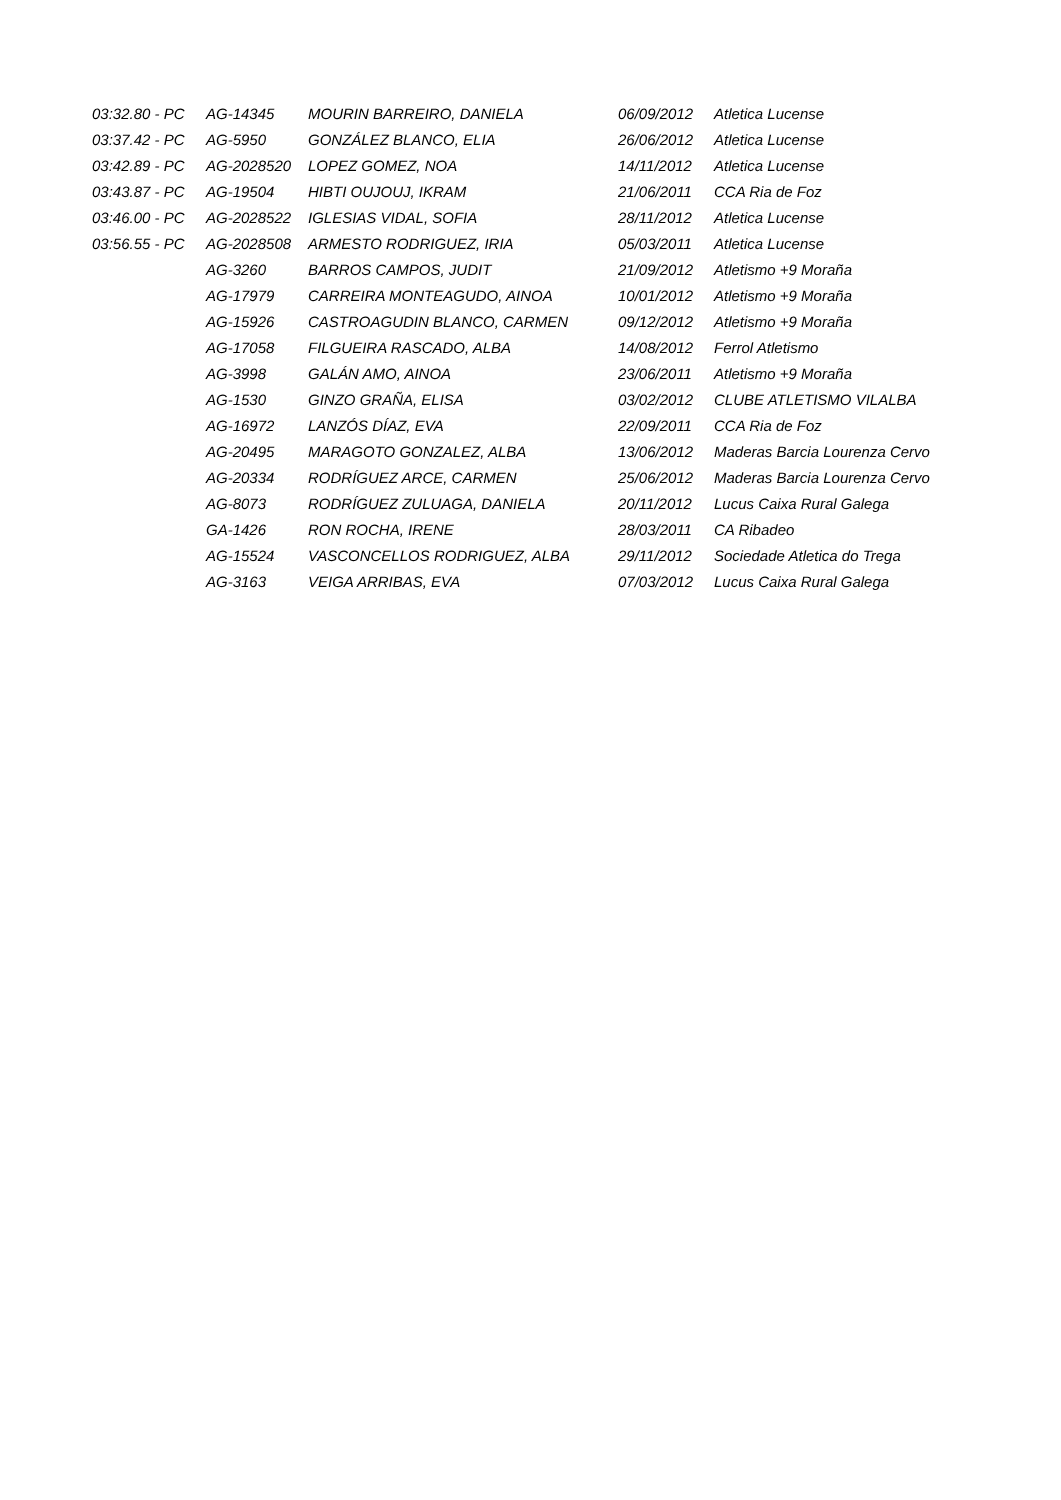| 03:32.80 - PC | AG-14345 | MOURIN BARREIRO, DANIELA | 06/09/2012 | Atletica Lucense |
| 03:37.42 - PC | AG-5950 | GONZÁLEZ BLANCO, ELIA | 26/06/2012 | Atletica Lucense |
| 03:42.89 - PC | AG-2028520 | LOPEZ GOMEZ, NOA | 14/11/2012 | Atletica Lucense |
| 03:43.87 - PC | AG-19504 | HIBTI OUJOUJ, IKRAM | 21/06/2011 | CCA Ria de Foz |
| 03:46.00 - PC | AG-2028522 | IGLESIAS VIDAL, SOFIA | 28/11/2012 | Atletica Lucense |
| 03:56.55 - PC | AG-2028508 | ARMESTO RODRIGUEZ, IRIA | 05/03/2011 | Atletica Lucense |
| | AG-3260 | BARROS CAMPOS, JUDIT | 21/09/2012 | Atletismo +9 Moraña |
| | AG-17979 | CARREIRA MONTEAGUDO, AINOA | 10/01/2012 | Atletismo +9 Moraña |
| | AG-15926 | CASTROAGUDIN BLANCO, CARMEN | 09/12/2012 | Atletismo +9 Moraña |
| | AG-17058 | FILGUEIRA RASCADO, ALBA | 14/08/2012 | Ferrol Atletismo |
| | AG-3998 | GALÁN AMO, AINOA | 23/06/2011 | Atletismo +9 Moraña |
| | AG-1530 | GINZO GRAÑA, ELISA | 03/02/2012 | CLUBE ATLETISMO VILALBA |
| | AG-16972 | LANZÓS DÍAZ, EVA | 22/09/2011 | CCA Ria de Foz |
| | AG-20495 | MARAGOTO GONZALEZ, ALBA | 13/06/2012 | Maderas Barcia Lourenza Cervo |
| | AG-20334 | RODRÍGUEZ ARCE, CARMEN | 25/06/2012 | Maderas Barcia Lourenza Cervo |
| | AG-8073 | RODRÍGUEZ ZULUAGA, DANIELA | 20/11/2012 | Lucus Caixa Rural Galega |
| | GA-1426 | RON ROCHA, IRENE | 28/03/2011 | CA Ribadeo |
| | AG-15524 | VASCONCELLOS RODRIGUEZ, ALBA | 29/11/2012 | Sociedade Atletica do Trega |
| | AG-3163 | VEIGA ARRIBAS, EVA | 07/03/2012 | Lucus Caixa Rural Galega |